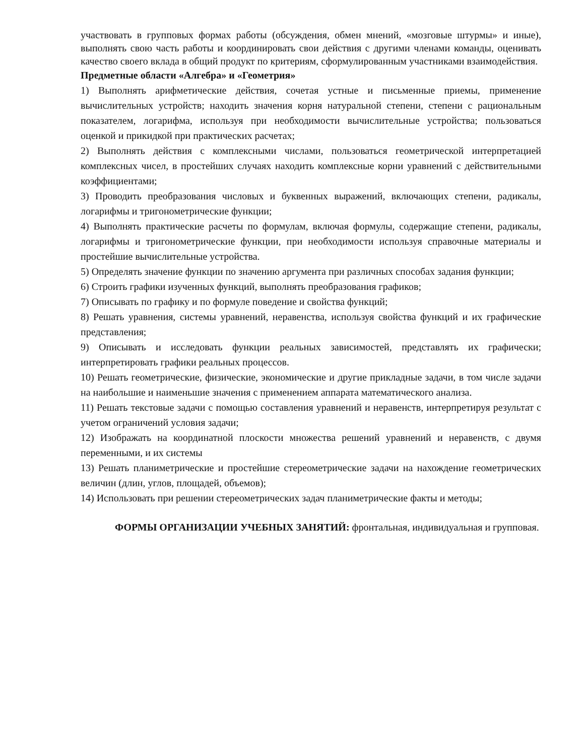участвовать в групповых формах работы (обсуждения, обмен мнений, «мозговые штурмы» и иные), выполнять свою часть работы и координировать свои действия с другими членами команды, оценивать качество своего вклада в общий продукт по критериям, сформулированным участниками взаимодействия.
Предметные области «Алгебра» и «Геометрия»
1) Выполнять арифметические действия, сочетая устные и письменные приемы, применение вычислительных устройств; находить значения корня натуральной степени, степени с рациональным показателем, логарифма, используя при необходимости вычислительные устройства; пользоваться оценкой и прикидкой при практических расчетах;
2) Выполнять действия с комплексными числами, пользоваться геометрической интерпретацией комплексных чисел, в простейших случаях находить комплексные корни уравнений с действительными коэффициентами;
3) Проводить преобразования числовых и буквенных выражений, включающих степени, радикалы, логарифмы и тригонометрические функции;
4) Выполнять практические расчеты по формулам, включая формулы, содержащие степени, радикалы, логарифмы и тригонометрические функции, при необходимости используя справочные материалы и простейшие вычислительные устройства.
5) Определять значение функции по значению аргумента при различных способах задания функции;
6) Строить графики изученных функций, выполнять преобразования графиков;
7) Описывать по графику и по формуле поведение и свойства функций;
8) Решать уравнения, системы уравнений, неравенства, используя свойства функций и их графические представления;
9) Описывать и исследовать функции реальных зависимостей, представлять их графически; интерпретировать графики реальных процессов.
10) Решать геометрические, физические, экономические и другие прикладные задачи, в том числе задачи на наибольшие и наименьшие значения с применением аппарата математического анализа.
11) Решать текстовые задачи с помощью составления уравнений и неравенств, интерпретируя результат с учетом ограничений условия задачи;
12) Изображать на координатной плоскости множества решений уравнений и неравенств, с двумя переменными, и их системы
13) Решать планиметрические и простейшие стереометрические задачи на нахождение геометрических величин (длин, углов, площадей, объемов);
14) Использовать при решении стереометрических задач планиметрические факты и методы;
ФОРМЫ ОРГАНИЗАЦИИ УЧЕБНЫХ ЗАНЯТИЙ: фронтальная, индивидуальная и групповая.